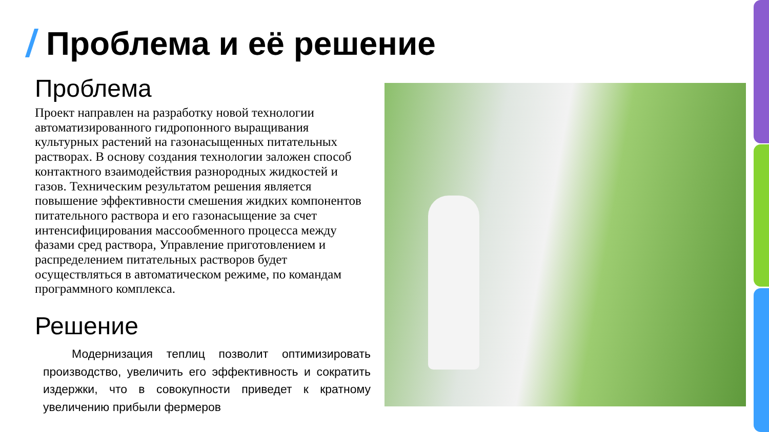Проблема и её решение
Проблема
Проект направлен на разработку новой технологии автоматизированного гидропонного выращивания культурных растений на газонасыщенных питательных растворах. В основу создания технологии заложен способ контактного взаимодействия разнородных жидкостей и газов. Техническим результатом решения является повышение эффективности смешения жидких компонентов питательного раствора и его газонасыщение за счет интенсифицирования массообменного процесса между фазами сред раствора, Управление приготовлением и распределением питательных растворов будет осуществляться в автоматическом режиме, по командам программного комплекса.
Решение
Модернизация теплиц позволит оптимизировать производство, увеличить его эффективность и сократить издержки, что в совокупности приведет к кратному увеличению прибыли фермеров